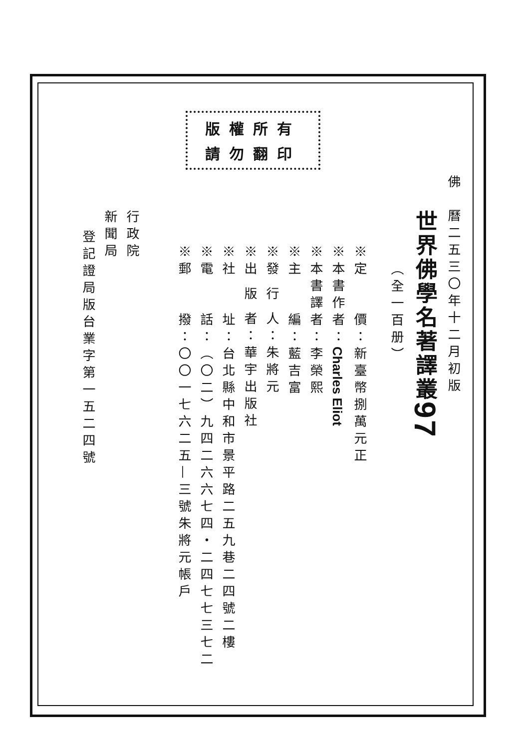版權所有
請勿翻印
佛　曆二五三〇年十二月初版
世界佛學名著譯叢97
（全一百册）
※定　　價：新臺幣捌萬元正
※本書作者：Charles Eliot
※本書譯者：李榮熙
※主　　編：藍吉富
※發 行 人：朱將元
※出 版 者：華宇出版社
※社　　址：台北縣中和市景平路二五九巷二四號二樓
※電　　話：（〇二）九四二六六七四・二四七七三七二
※郵　　撥：〇〇一七六二五—三號朱將元帳戶
行政院
新聞局
登記證局版台業字第一五二四號